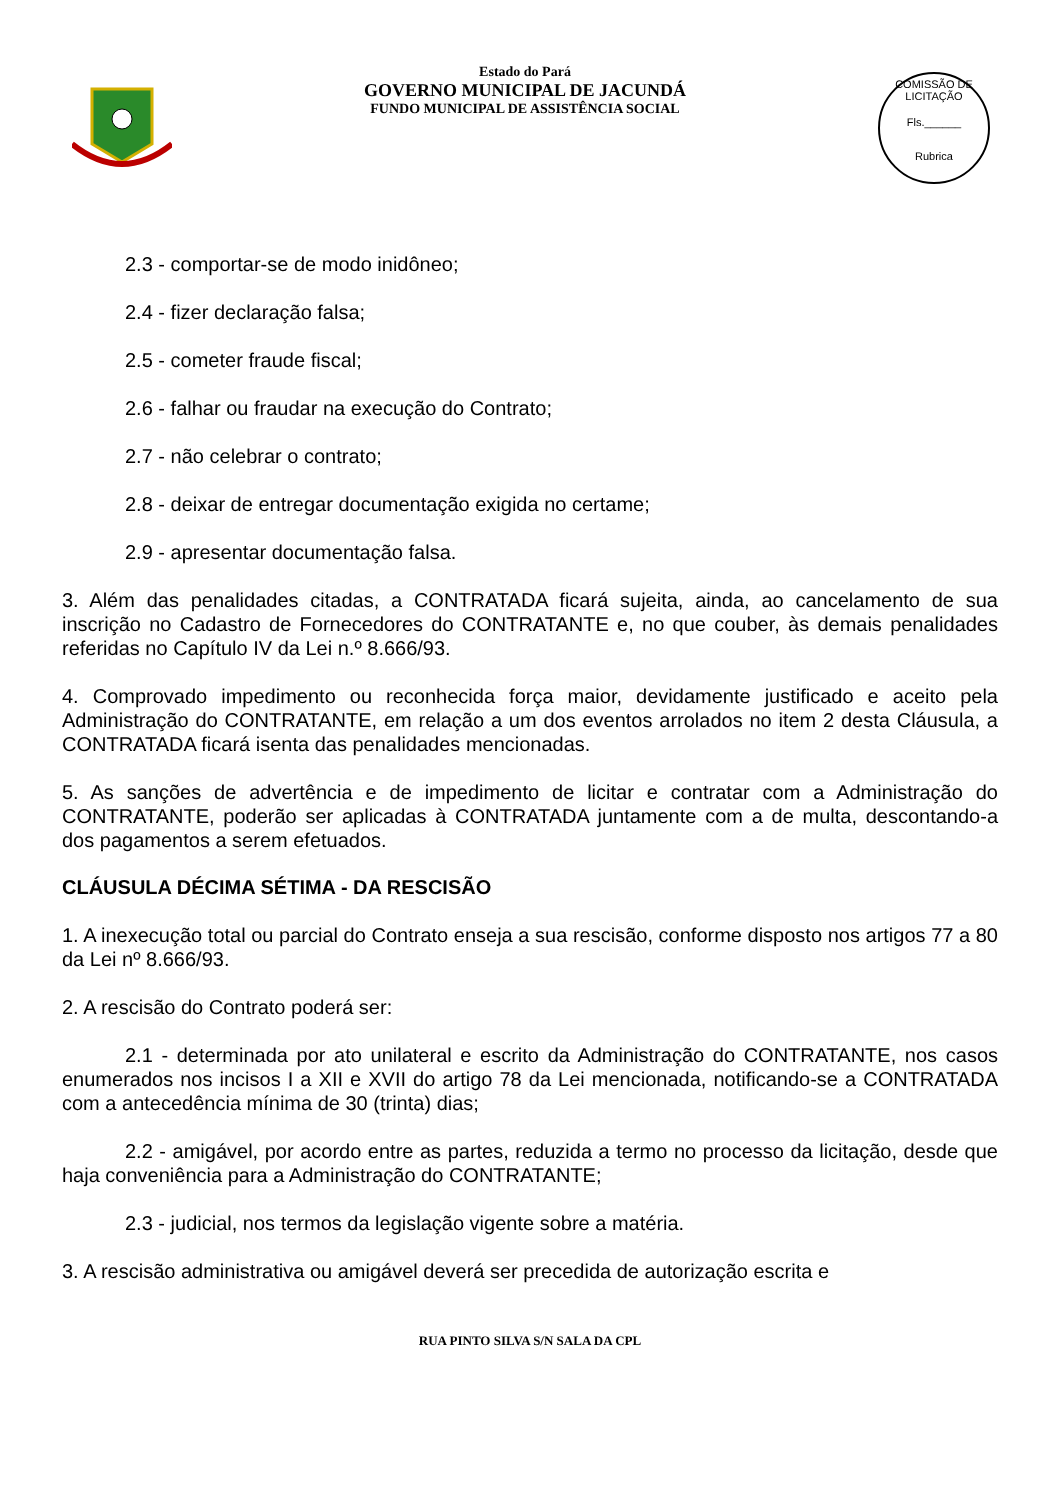Estado do Pará
GOVERNO MUNICIPAL DE JACUNDÁ
FUNDO MUNICIPAL DE ASSISTÊNCIA SOCIAL
COMISSÃO DE LICITAÇÃO
Fls.______
Rubrica
2.3 - comportar-se de modo inidôneo;
2.4 - fizer declaração falsa;
2.5 - cometer fraude fiscal;
2.6 - falhar ou fraudar na execução do Contrato;
2.7 - não celebrar o contrato;
2.8 - deixar de entregar documentação exigida no certame;
2.9 - apresentar documentação falsa.
3. Além das penalidades citadas, a CONTRATADA ficará sujeita, ainda, ao cancelamento de sua inscrição no Cadastro de Fornecedores do CONTRATANTE e, no que couber, às demais penalidades referidas no Capítulo IV da Lei n.º 8.666/93.
4. Comprovado impedimento ou reconhecida força maior, devidamente justificado e aceito pela Administração do CONTRATANTE, em relação a um dos eventos arrolados no item 2 desta Cláusula, a CONTRATADA ficará isenta das penalidades mencionadas.
5. As sanções de advertência e de impedimento de licitar e contratar com a Administração do CONTRATANTE, poderão ser aplicadas à CONTRATADA juntamente com a de multa, descontando-a dos pagamentos a serem efetuados.
CLÁUSULA DÉCIMA SÉTIMA - DA RESCISÃO
1. A inexecução total ou parcial do Contrato enseja a sua rescisão, conforme disposto nos artigos 77 a 80 da Lei nº 8.666/93.
2. A rescisão do Contrato poderá ser:
2.1 - determinada por ato unilateral e escrito da Administração do CONTRATANTE, nos casos enumerados nos incisos I a XII e XVII do artigo 78 da Lei mencionada, notificando-se a CONTRATADA com a antecedência mínima de 30 (trinta) dias;
2.2 - amigável, por acordo entre as partes, reduzida a termo no processo da licitação, desde que haja conveniência para a Administração do CONTRATANTE;
2.3 - judicial, nos termos da legislação vigente sobre a matéria.
3. A rescisão administrativa ou amigável deverá ser precedida de autorização escrita e
RUA PINTO SILVA S/N SALA DA CPL